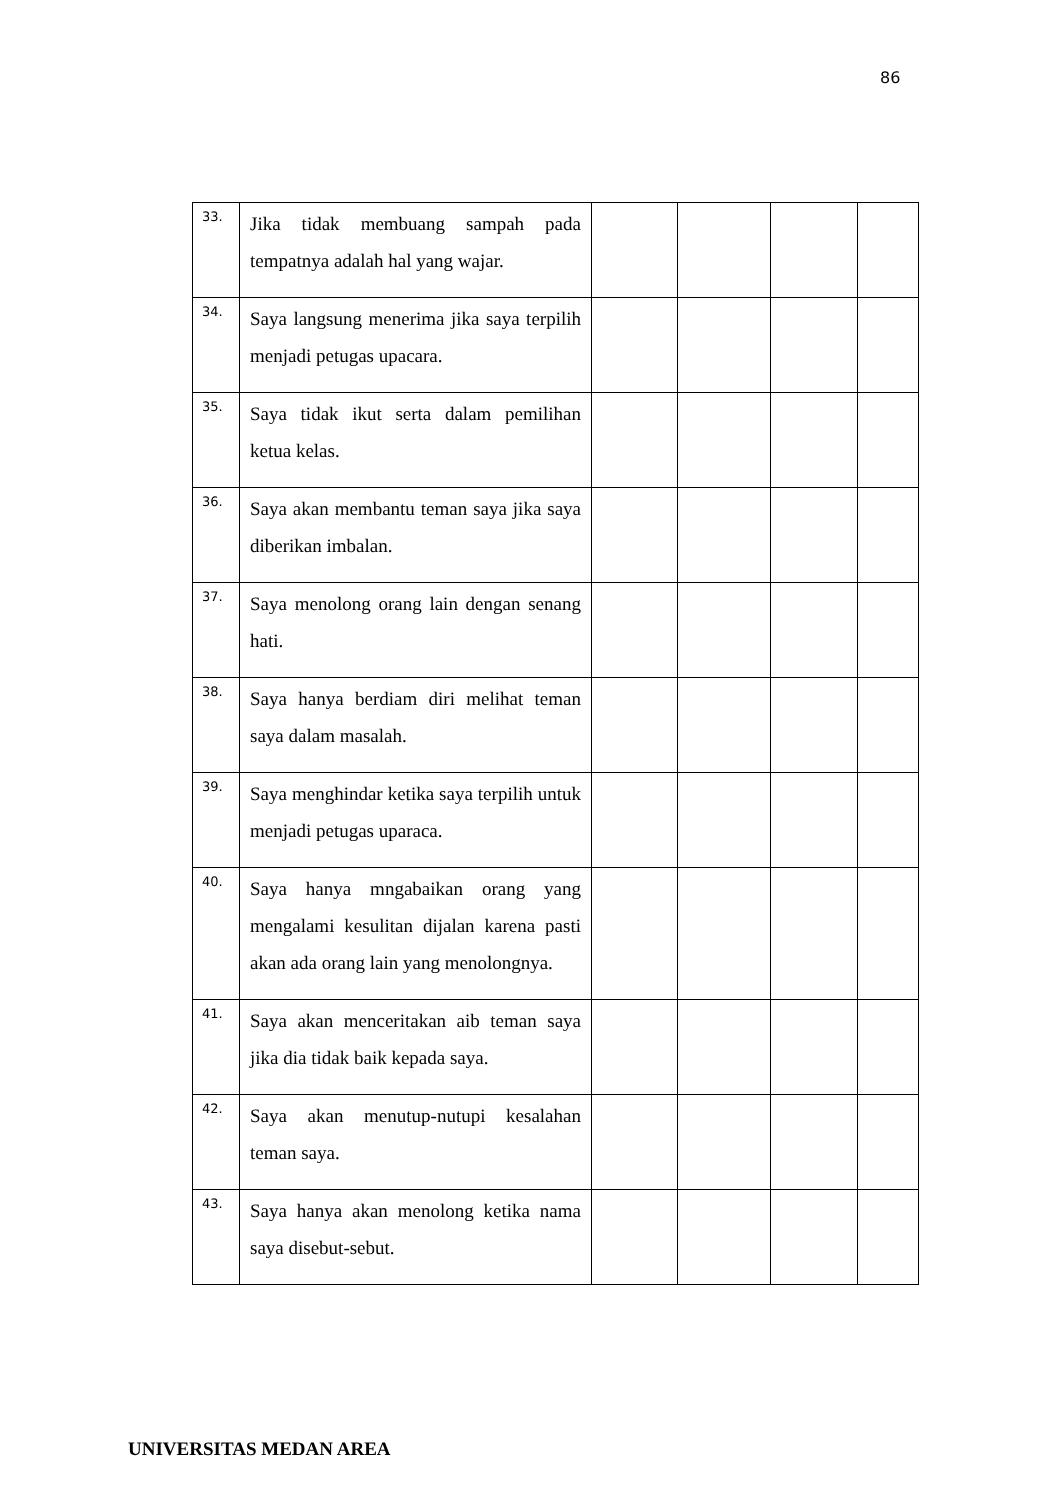86
| 33. | Jika tidak membuang sampah pada tempatnya adalah hal yang wajar. | | | | |
| 34. | Saya langsung menerima jika saya terpilih menjadi petugas upacara. | | | | |
| 35. | Saya tidak ikut serta dalam pemilihan ketua kelas. | | | | |
| 36. | Saya akan membantu teman saya jika saya diberikan imbalan. | | | | |
| 37. | Saya menolong orang lain dengan senang hati. | | | | |
| 38. | Saya hanya berdiam diri melihat teman saya dalam masalah. | | | | |
| 39. | Saya menghindar ketika saya terpilih untuk menjadi petugas uparaca. | | | | |
| 40. | Saya hanya mngabaikan orang yang mengalami kesulitan dijalan karena pasti akan ada orang lain yang menolongnya. | | | | |
| 41. | Saya akan menceritakan aib teman saya jika dia tidak baik kepada saya. | | | | |
| 42. | Saya akan menutup-nutupi kesalahan teman saya. | | | | |
| 43. | Saya hanya akan menolong ketika nama saya disebut-sebut. | | | | |
UNIVERSITAS MEDAN AREA